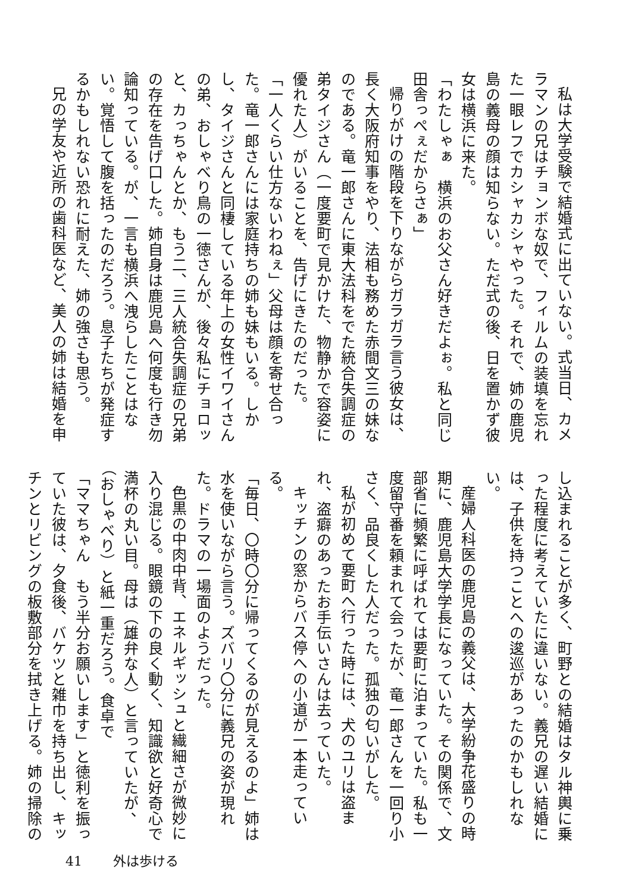私は大学受験で結婚式に出ていない。式当日、カメラマンの兄はチョンボな奴で、フィルムの装填を忘れた一眼レフでカシャカシャやった。それで、姉の鹿児島の義母の顔は知らない。ただ式の後、日を置かず彼女は横浜に来た。
「わたしゃぁ　横浜のお父さん好きだよぉ。私と同じ田舎っぺぇだからさぁ」
帰りがけの階段を下りながらガラガラ言う彼女は、長く大阪府知事をやり、法相も務めた赤間文三の妹なのである。竜一郎さんに東大法科をでた統合失調症の弟タイジさん（一度要町で見かけた、物静かで容姿に優れた人）がいることを、告げにきたのだった。
「一人くらい仕方ないわねぇ」父母は顔を寄せ合った。竜一郎さんには家庭持ちの姉も妹もいる。しかし、タイジさんと同棲している年上の女性イワイさんの弟、おしゃべり鳥の一徳さんが、後々私にチョロッと、カっちゃんとか、もう二、三人統合失調症の兄弟の存在を告げ口した。姉自身は鹿児島へ何度も行き勿論知っている。が、一言も横浜へ洩らしたことはない。覚悟して腹を括ったのだろう。息子たちが発症するかもしれない恐れに耐えた、姉の強さも思う。
兄の学友や近所の歯科医など、美人の姉は結婚を申
し込まれることが多く、町野との結婚はタル神輿に乗った程度に考えていたに違いない。義兄の遅い結婚には、子供を持つことへの逡巡があったのかもしれない。
産婦人科医の鹿児島の義父は、大学紛争花盛りの時期に、鹿児島大学学長になっていた。その関係で、文部省に頻繁に呼ばれては要町に泊まっていた。私も一度留守番を頼まれて会ったが、竜一郎さんを一回り小さく、品良くした人だった。孤独の匂いがした。
私が初めて要町へ行った時には、犬のユリは盗まれ、盗癖のあったお手伝いさんは去っていた。
キッチンの窓からバス停への小道が一本走っている。
「毎日、〇時〇分に帰ってくるのが見えるのよ」姉は水を使いながら言う。ズバリ〇分に義兄の姿が現れた。ドラマの一場面のようだった。
色黒の中肉中背、エネルギッシュと繊細さが微妙に入り混じる。眼鏡の下の良く動く、知識欲と好奇心で満杯の丸い目。母は（雄弁な人）と言っていたが、（おしゃべり）と紙一重だろう。食卓で
「ママちゃん　もう半分お願いします」と徳利を振っていた彼は、夕食後、バケツと雑巾を持ち出し、キッチンとリビングの板敷部分を拭き上げる。姉の掃除の
41 外は歩ける